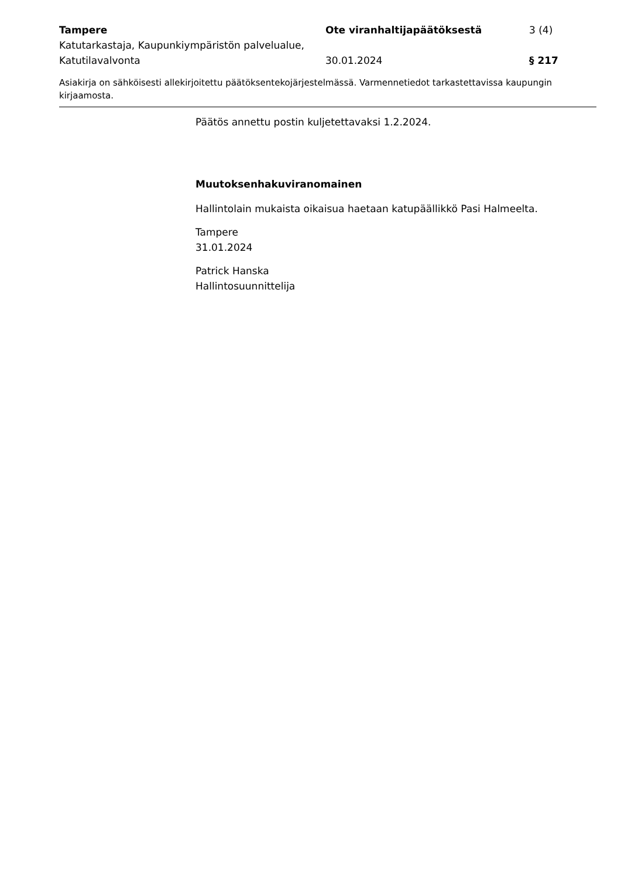Tampere
Katutarkastaja, Kaupunkiympäristön palvelualue, Katutilavalvonta
Ote viranhaltijapäätöksestä
30.01.2024
3 (4)
§ 217
Asiakirja on sähköisesti allekirjoitettu päätöksentekojärjestelmässä. Varmennetiedot tarkastettavissa kaupungin kirjaamosta.
Päätös annettu postin kuljetettavaksi 1.2.2024.
Muutoksenhakuviranomainen
Hallintolain mukaista oikaisua haetaan katupäällikkö Pasi Halmeelta.
Tampere
31.01.2024
Patrick Hanska
Hallintosuunnittelija